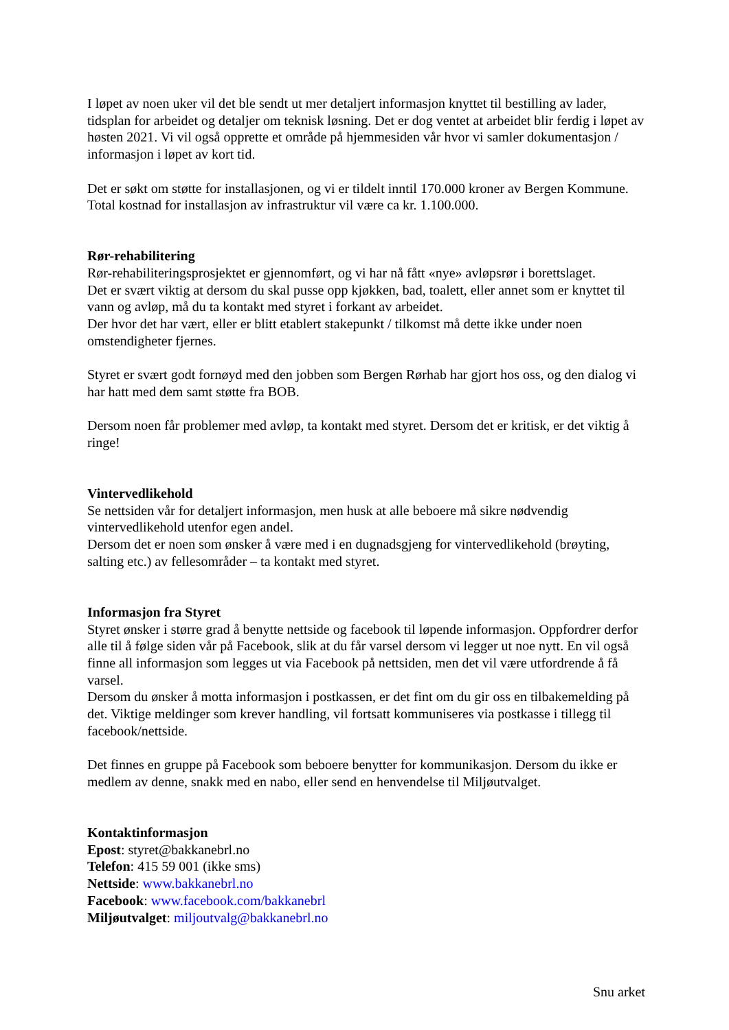I løpet av noen uker vil det ble sendt ut mer detaljert informasjon knyttet til bestilling av lader, tidsplan for arbeidet og detaljer om teknisk løsning. Det er dog ventet at arbeidet blir ferdig i løpet av høsten 2021. Vi vil også opprette et område på hjemmesiden vår hvor vi samler dokumentasjon / informasjon i løpet av kort tid.
Det er søkt om støtte for installasjonen, og vi er tildelt inntil 170.000 kroner av Bergen Kommune. Total kostnad for installasjon av infrastruktur vil være ca kr. 1.100.000.
Rør-rehabilitering
Rør-rehabiliteringsprosjektet er gjennomført, og vi har nå fått «nye» avløpsrør i borettslaget.
Det er svært viktig at dersom du skal pusse opp kjøkken, bad, toalett, eller annet som er knyttet til vann og avløp, må du ta kontakt med styret i forkant av arbeidet.
Der hvor det har vært, eller er blitt etablert stakepunkt / tilkomst må dette ikke under noen omstendigheter fjernes.
Styret er svært godt fornøyd med den jobben som Bergen Rørhab har gjort hos oss, og den dialog vi har hatt med dem samt støtte fra BOB.
Dersom noen får problemer med avløp, ta kontakt med styret. Dersom det er kritisk, er det viktig å ringe!
Vintervedlikehold
Se nettsiden vår for detaljert informasjon, men husk at alle beboere må sikre nødvendig vintervedlikehold utenfor egen andel.
Dersom det er noen som ønsker å være med i en dugnadsgjeng for vintervedlikehold (brøyting, salting etc.) av fellesområder – ta kontakt med styret.
Informasjon fra Styret
Styret ønsker i større grad å benytte nettside og facebook til løpende informasjon. Oppfordrer derfor alle til å følge siden vår på Facebook, slik at du får varsel dersom vi legger ut noe nytt. En vil også finne all informasjon som legges ut via Facebook på nettsiden, men det vil være utfordrende å få varsel.
Dersom du ønsker å motta informasjon i postkassen, er det fint om du gir oss en tilbakemelding på det. Viktige meldinger som krever handling, vil fortsatt kommuniseres via postkasse i tillegg til facebook/nettside.
Det finnes en gruppe på Facebook som beboere benytter for kommunikasjon. Dersom du ikke er medlem av denne, snakk med en nabo, eller send en henvendelse til Miljøutvalget.
Kontaktinformasjon
Epost: styret@bakkanebrl.no
Telefon: 415 59 001 (ikke sms)
Nettside: www.bakkanebrl.no
Facebook: www.facebook.com/bakkanebrl
Miljøutvalget: miljoutvalg@bakkanebrl.no
Snu arket